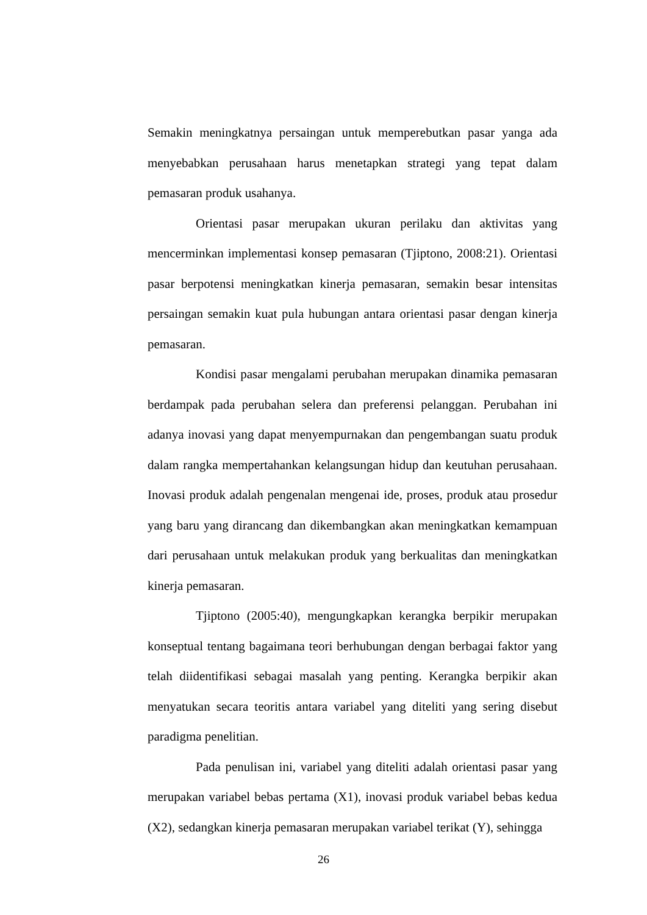Semakin meningkatnya persaingan untuk memperebutkan pasar yanga ada menyebabkan perusahaan harus menetapkan strategi yang tepat dalam pemasaran produk usahanya.
Orientasi pasar merupakan ukuran perilaku dan aktivitas yang mencerminkan implementasi konsep pemasaran (Tjiptono, 2008:21). Orientasi pasar berpotensi meningkatkan kinerja pemasaran, semakin besar intensitas persaingan semakin kuat pula hubungan antara orientasi pasar dengan kinerja pemasaran.
Kondisi pasar mengalami perubahan merupakan dinamika pemasaran berdampak pada perubahan selera dan preferensi pelanggan. Perubahan ini adanya inovasi yang dapat menyempurnakan dan pengembangan suatu produk dalam rangka mempertahankan kelangsungan hidup dan keutuhan perusahaan. Inovasi produk adalah pengenalan mengenai ide, proses, produk atau prosedur yang baru yang dirancang dan dikembangkan akan meningkatkan kemampuan dari perusahaan untuk melakukan produk yang berkualitas dan meningkatkan kinerja pemasaran.
Tjiptono (2005:40), mengungkapkan kerangka berpikir merupakan konseptual tentang bagaimana teori berhubungan dengan berbagai faktor yang telah diidentifikasi sebagai masalah yang penting. Kerangka berpikir akan menyatukan secara teoritis antara variabel yang diteliti yang sering disebut paradigma penelitian.
Pada penulisan ini, variabel yang diteliti adalah orientasi pasar yang merupakan variabel bebas pertama (X1), inovasi produk variabel bebas kedua (X2), sedangkan kinerja pemasaran merupakan variabel terikat (Y), sehingga
26